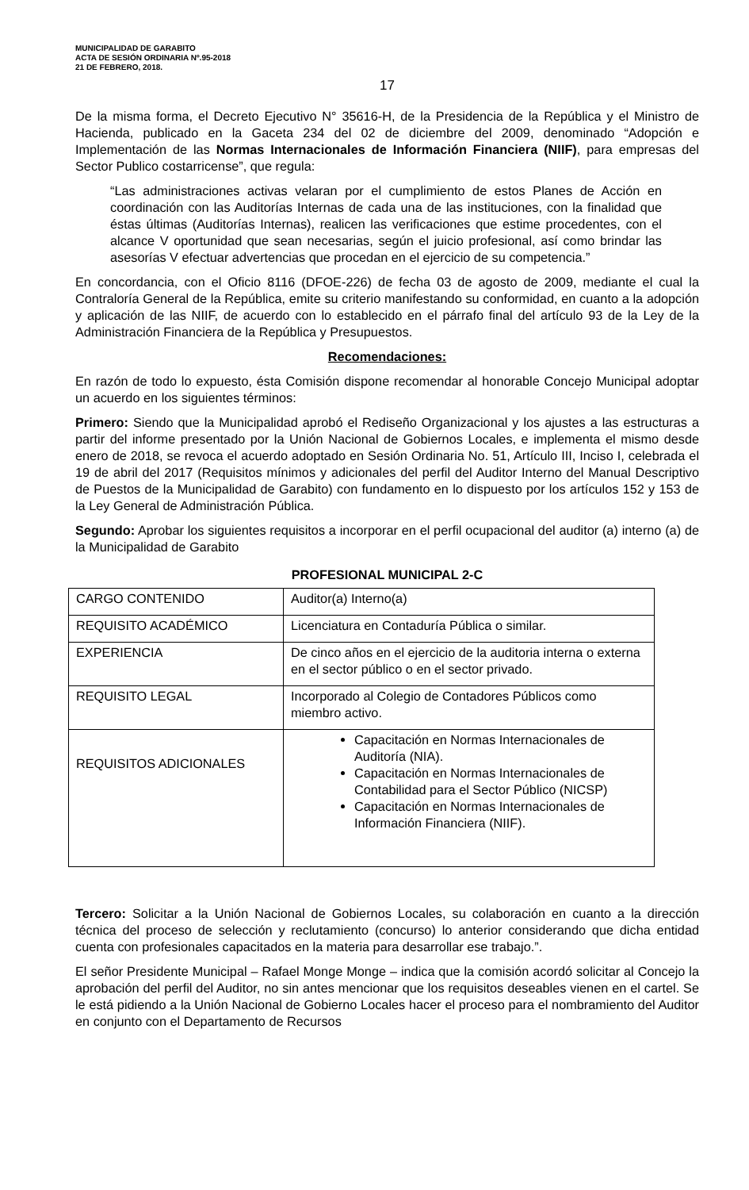MUNICIPALIDAD DE GARABITO
ACTA DE SESIÓN ORDINARIA Nº.95-2018
21 DE FEBRERO, 2018.
17
De la misma forma, el Decreto Ejecutivo N° 35616-H, de la Presidencia de la República y el Ministro de Hacienda, publicado en la Gaceta 234 del 02 de diciembre del 2009, denominado “Adopción e Implementación de las Normas Internacionales de Información Financiera (NIIF), para empresas del Sector Publico costarricense”, que regula:
“Las administraciones activas velaran por el cumplimiento de estos Planes de Acción en coordinación con las Auditorías Internas de cada una de las instituciones, con la finalidad que éstas últimas (Auditorías Internas), realicen las verificaciones que estime procedentes, con el alcance V oportunidad que sean necesarias, según el juicio profesional, así como brindar las asesorías V efectuar advertencias que procedan en el ejercicio de su competencia.”
En concordancia, con el Oficio 8116 (DFOE-226) de fecha 03 de agosto de 2009, mediante el cual la Contraloría General de la República, emite su criterio manifestando su conformidad, en cuanto a la adopción y aplicación de las NIIF, de acuerdo con lo establecido en el párrafo final del artículo 93 de la Ley de la Administración Financiera de la República y Presupuestos.
Recomendaciones:
En razón de todo lo expuesto, ésta Comisión dispone recomendar al honorable Concejo Municipal adoptar un acuerdo en los siguientes términos:
Primero: Siendo que la Municipalidad aprobó el Rediseño Organizacional y los ajustes a las estructuras a partir del informe presentado por la Unión Nacional de Gobiernos Locales, e implementa el mismo desde enero de 2018, se revoca el acuerdo adoptado en Sesión Ordinaria No. 51, Artículo III, Inciso I, celebrada el 19 de abril del 2017 (Requisitos mínimos y adicionales del perfil del Auditor Interno del Manual Descriptivo de Puestos de la Municipalidad de Garabito) con fundamento en lo dispuesto por los artículos 152 y 153 de la Ley General de Administración Pública.
Segundo: Aprobar los siguientes requisitos a incorporar en el perfil ocupacional del auditor (a) interno (a) de la Municipalidad de Garabito
PROFESIONAL MUNICIPAL 2-C
| CARGO CONTENIDO | Auditor(a) Interno(a) |
| REQUISITO ACADÉMICO | Licenciatura en Contaduría Pública o similar. |
| EXPERIENCIA | De cinco años en el ejercicio de la auditoria interna o externa en el sector público o en el sector privado. |
| REQUISITO LEGAL | Incorporado al Colegio de Contadores Públicos como miembro activo. |
| REQUISITOS ADICIONALES | Capacitación en Normas Internacionales de Auditoría (NIA). Capacitación en Normas Internacionales de Contabilidad para el Sector Público (NICSP) Capacitación en Normas Internacionales de Información Financiera (NIIF). |
Tercero: Solicitar a la Unión Nacional de Gobiernos Locales, su colaboración en cuanto a la dirección técnica del proceso de selección y reclutamiento (concurso) lo anterior considerando que dicha entidad cuenta con profesionales capacitados en la materia para desarrollar ese trabajo.”.
El señor Presidente Municipal – Rafael Monge Monge – indica que la comisión acordó solicitar al Concejo la aprobación del perfil del Auditor, no sin antes mencionar que los requisitos deseables vienen en el cartel. Se le está pidiendo a la Unión Nacional de Gobierno Locales hacer el proceso para el nombramiento del Auditor en conjunto con el Departamento de Recursos